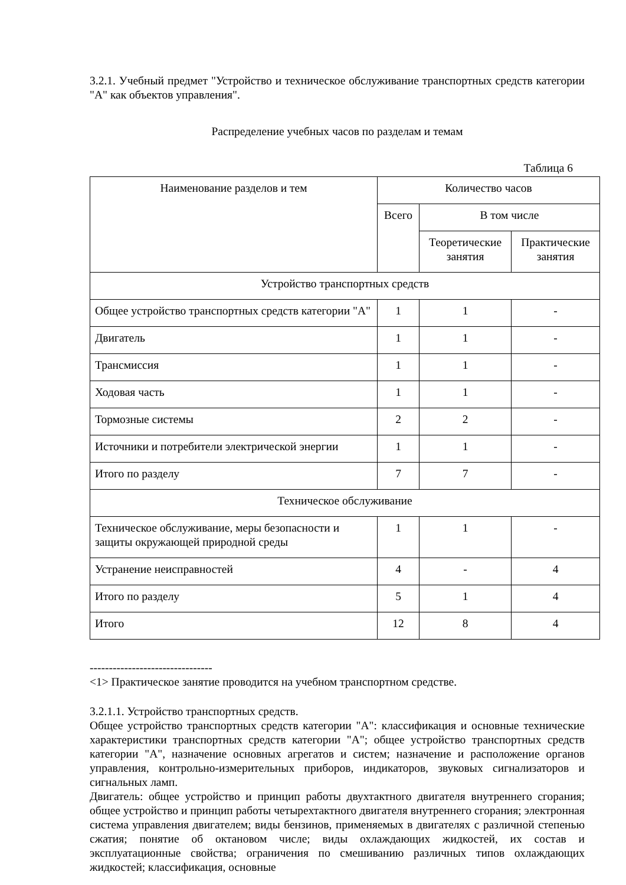3.2.1. Учебный предмет "Устройство и техническое обслуживание транспортных средств категории "A" как объектов управления".
Распределение учебных часов по разделам и темам
Таблица 6
| Наименование разделов и тем | Количество часов | | |
| --- | --- | --- | --- |
| | Всего | В том числе | |
| | | Теоретические занятия | Практические занятия |
| Устройство транспортных средств | | | |
| Общее устройство транспортных средств категории "A" | 1 | 1 | - |
| Двигатель | 1 | 1 | - |
| Трансмиссия | 1 | 1 | - |
| Ходовая часть | 1 | 1 | - |
| Тормозные системы | 2 | 2 | - |
| Источники и потребители электрической энергии | 1 | 1 | - |
| Итого по разделу | 7 | 7 | - |
| Техническое обслуживание | | | |
| Техническое обслуживание, меры безопасности и защиты окружающей природной среды | 1 | 1 | - |
| Устранение неисправностей | 4 | - | 4 |
| Итого по разделу | 5 | 1 | 4 |
| Итого | 12 | 8 | 4 |
--------------------------------
<1> Практическое занятие проводится на учебном транспортном средстве.
3.2.1.1. Устройство транспортных средств.
Общее устройство транспортных средств категории "A": классификация и основные технические характеристики транспортных средств категории "A"; общее устройство транспортных средств категории "A", назначение основных агрегатов и систем; назначение и расположение органов управления, контрольно-измерительных приборов, индикаторов, звуковых сигнализаторов и сигнальных ламп.
Двигатель: общее устройство и принцип работы двухтактного двигателя внутреннего сгорания; общее устройство и принцип работы четырехтактного двигателя внутреннего сгорания; электронная система управления двигателем; виды бензинов, применяемых в двигателях с различной степенью сжатия; понятие об октановом числе; виды охлаждающих жидкостей, их состав и эксплуатационные свойства; ограничения по смешиванию различных типов охлаждающих жидкостей; классификация, основные